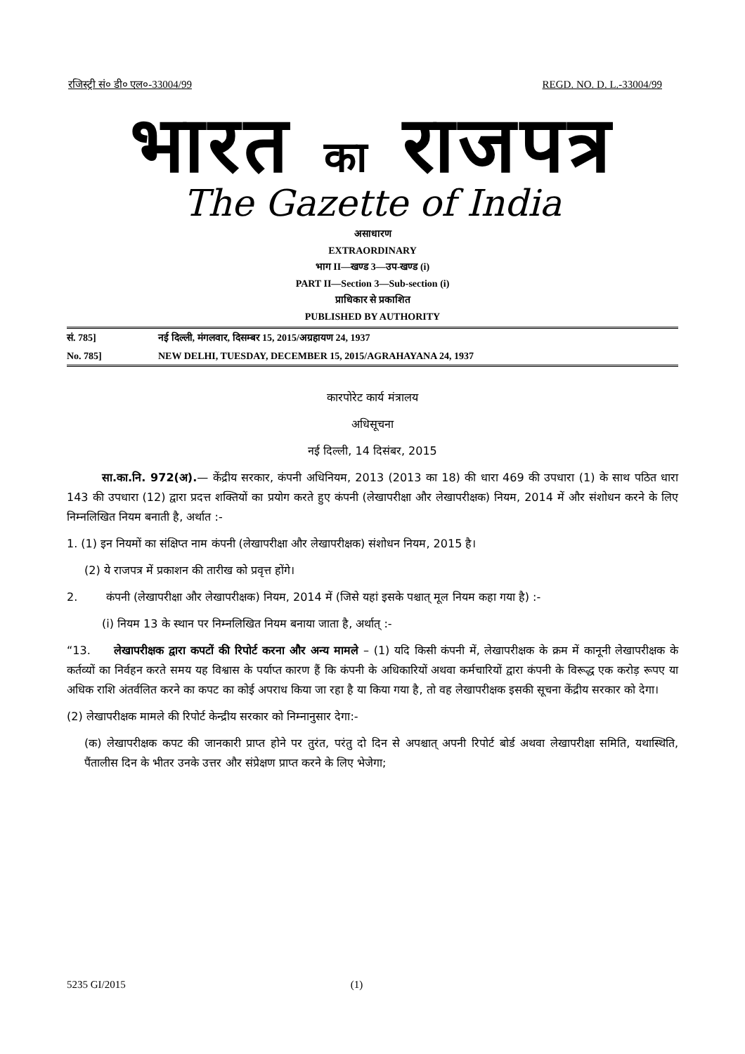रजिस्ट्री सं० डी० एल०-33004/99 REGD. NO. D. L.-33004/99
भारत का राजपत्र
The Gazette of India
असाधारण
EXTRAORDINARY
भाग II—खण्ड 3—उप-खण्ड (i)
PART II—Section 3—Sub-section (i)
प्राधिकार से प्रकाशित
PUBLISHED BY AUTHORITY
सं. 785] नई दिल्ली, मंगलवार, दिसम्बर 15, 2015/अग्रहायण 24, 1937
No. 785] NEW DELHI, TUESDAY, DECEMBER 15, 2015/AGRAHAYANA 24, 1937
कारपोरेट कार्य मंत्रालय
अधिसूचना
नई दिल्ली, 14 दिसंबर, 2015
सा.का.नि. 972(अ).— केंद्रीय सरकार, कंपनी अधिनियम, 2013 (2013 का 18) की धारा 469 की उपधारा (1) के साथ पठित धारा 143 की उपधारा (12) द्वारा प्रदत्त शक्तियों का प्रयोग करते हुए कंपनी (लेखापरीक्षा और लेखापरीक्षक) नियम, 2014 में और संशोधन करने के लिए निम्नलिखित नियम बनाती है, अर्थात :-
1. (1) इन नियमों का संक्षिप्त नाम कंपनी (लेखापरीक्षा और लेखापरीक्षक) संशोधन नियम, 2015 है।
(2) ये राजपत्र में प्रकाशन की तारीख को प्रवृत्त होंगे।
2. कंपनी (लेखापरीक्षा और लेखापरीक्षक) नियम, 2014 में (जिसे यहां इसके पश्चात् मूल नियम कहा गया है) :-
(i) नियम 13 के स्थान पर निम्नलिखित नियम बनाया जाता है, अर्थात् :-
“13. लेखापरीक्षक द्वारा कपटों की रिपोर्ट करना और अन्य मामले – (1) यदि किसी कंपनी में, लेखापरीक्षक के क्रम में कानूनी लेखापरीक्षक के कर्तव्यों का निर्वहन करते समय यह विश्वास के पर्याप्त कारण हैं कि कंपनी के अधिकारियों अथवा कर्मचारियों द्वारा कंपनी के विरूद्ध एक करोड़ रूपए या अधिक राशि अंतर्वलित करने का कपट का कोई अपराध किया जा रहा है या किया गया है, तो वह लेखापरीक्षक इसकी सूचना केंद्रीय सरकार को देगा।
(2) लेखापरीक्षक मामले की रिपोर्ट केन्द्रीय सरकार को निम्नानुसार देगा:-
(क) लेखापरीक्षक कपट की जानकारी प्राप्त होने पर तुरंत, परंतु दो दिन से अपश्चात् अपनी रिपोर्ट बोर्ड अथवा लेखापरीक्षा समिति, यथास्थिति, पैंतालीस दिन के भीतर उनके उत्तर और संप्रेक्षण प्राप्त करने के लिए भेजेगा;
5235 GI/2015 (1)